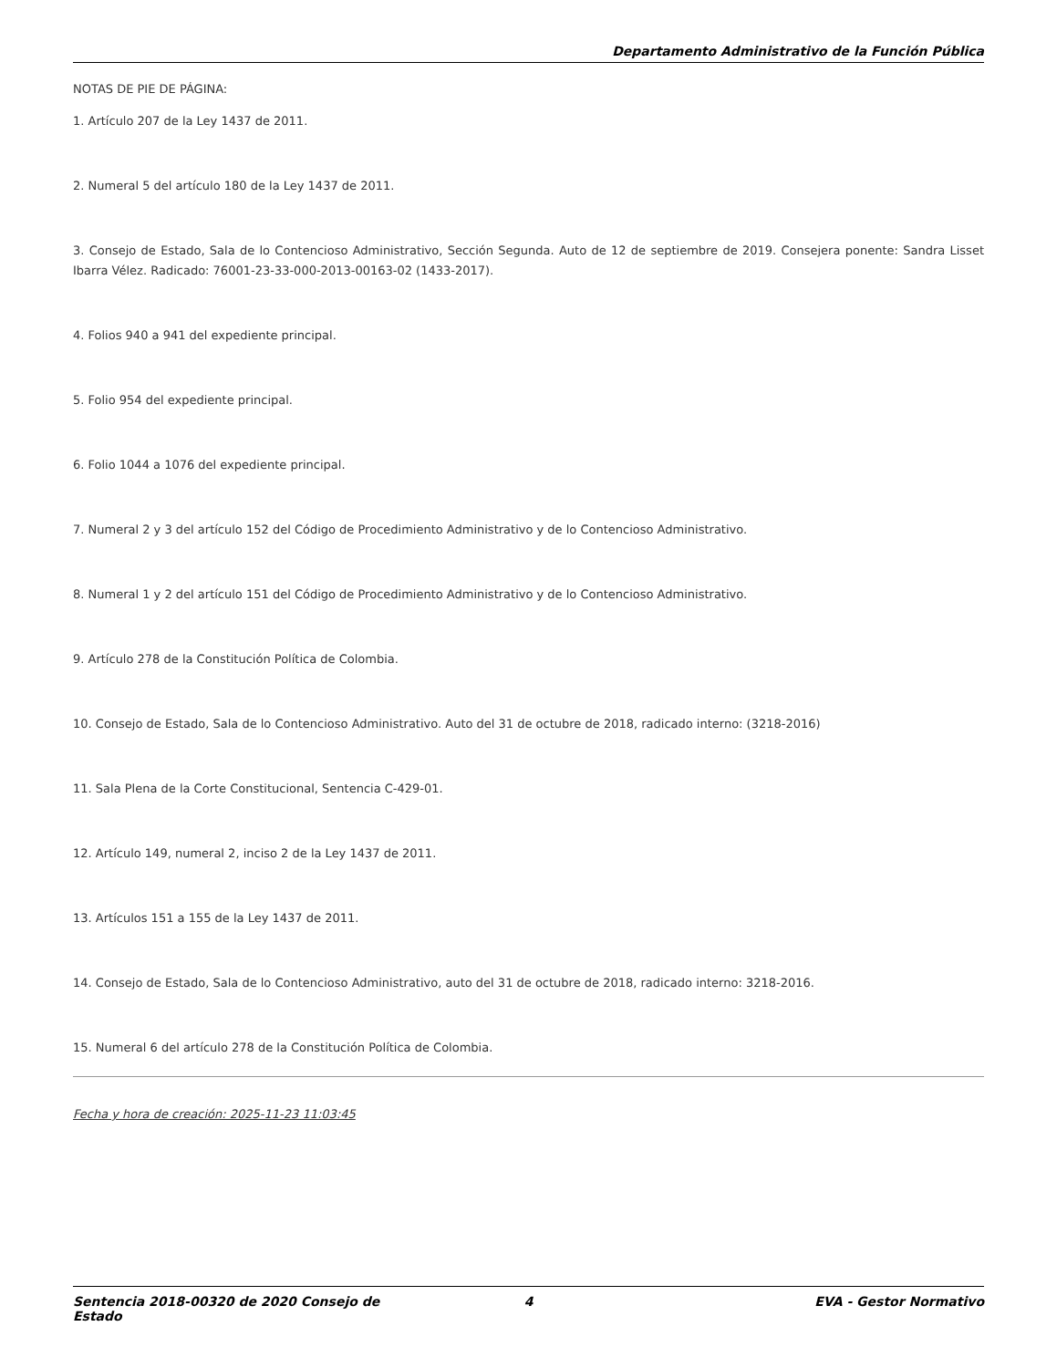Departamento Administrativo de la Función Pública
NOTAS DE PIE DE PÁGINA:
1. Artículo 207 de la Ley 1437 de 2011.
2. Numeral 5 del artículo 180 de la Ley 1437 de 2011.
3. Consejo de Estado, Sala de lo Contencioso Administrativo, Sección Segunda. Auto de 12 de septiembre de 2019. Consejera ponente: Sandra Lisset Ibarra Vélez. Radicado: 76001-23-33-000-2013-00163-02 (1433-2017).
4. Folios 940 a 941 del expediente principal.
5. Folio 954 del expediente principal.
6. Folio 1044 a 1076 del expediente principal.
7. Numeral 2 y 3 del artículo 152 del Código de Procedimiento Administrativo y de lo Contencioso Administrativo.
8. Numeral 1 y 2 del artículo 151 del Código de Procedimiento Administrativo y de lo Contencioso Administrativo.
9. Artículo 278 de la Constitución Política de Colombia.
10. Consejo de Estado, Sala de lo Contencioso Administrativo. Auto del 31 de octubre de 2018, radicado interno: (3218-2016)
11. Sala Plena de la Corte Constitucional, Sentencia C-429-01.
12. Artículo 149, numeral 2, inciso 2 de la Ley 1437 de 2011.
13. Artículos 151 a 155 de la Ley 1437 de 2011.
14. Consejo de Estado, Sala de lo Contencioso Administrativo, auto del 31 de octubre de 2018, radicado interno: 3218-2016.
15. Numeral 6 del artículo 278 de la Constitución Política de Colombia.
Fecha y hora de creación: 2025-11-23 11:03:45
Sentencia 2018-00320 de 2020 Consejo de Estado 4 EVA - Gestor Normativo